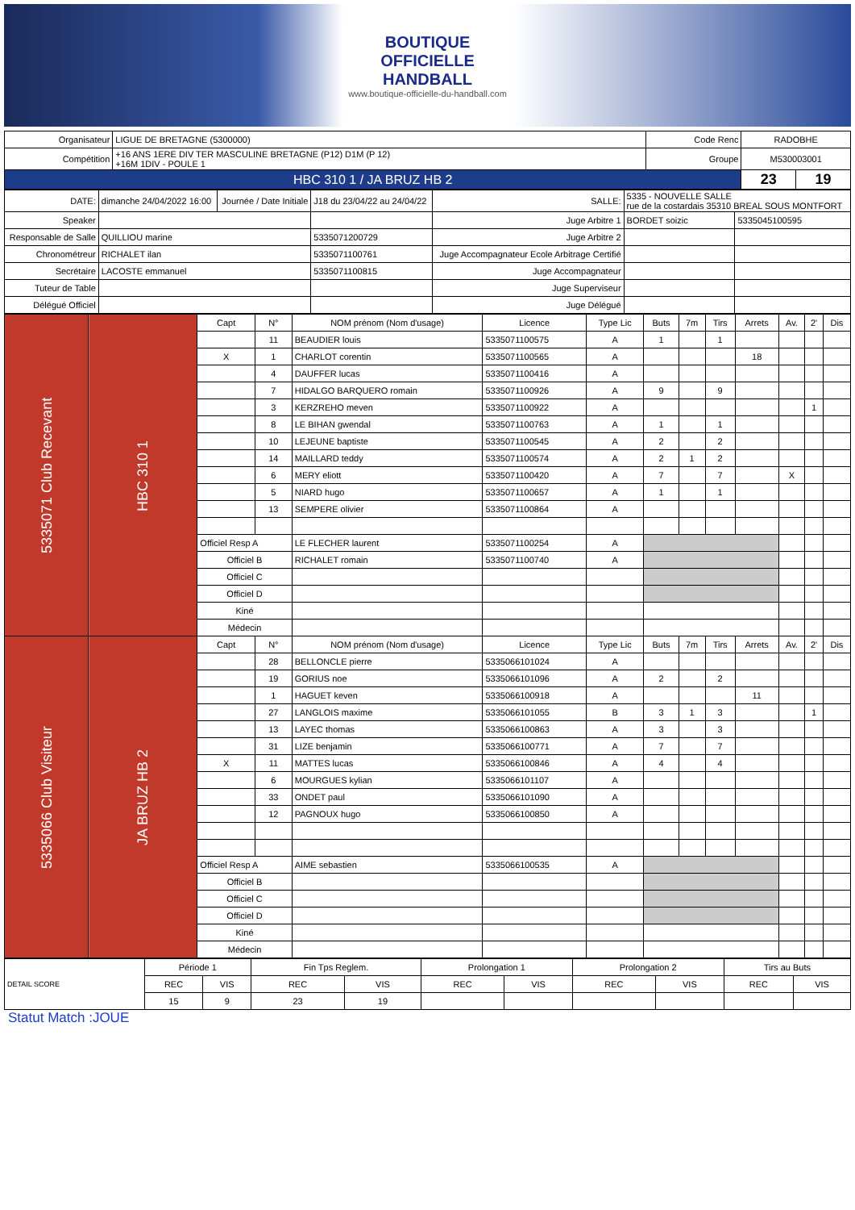BOUTIQUE
OFFICIELLE
HANDBALL
www.boutique-officielle-du-handball.com
| Organisateur | LIGUE DE BRETAGNE (5300000) | Code Renc | RADOBHE | |
| Compétition | +16 ANS 1ERE DIV TER MASCULINE BRETAGNE (P12) D1M (P 12) +16M 1DIV - POULE 1 | Groupe | M530003001 | |
| HBC 310 1 / JA BRUZ HB 2 | | | 23 | 19 |
| DATE: | dimanche 24/04/2022 16:00 | Journée / Date Initiale | J18 du 23/04/22 au 24/04/22 | SALLE: | 5335 - NOUVELLE SALLE rue de la costardais 35310 BREAL SOUS MONTFORT | |
| Speaker | | | | Juge Arbitre 1 | BORDET soizic | 5335045100595 |
| Responsable de Salle | QUILLIOU marine | | 5335071200729 | Juge Arbitre 2 | | |
| Chronométreur | RICHALET ilan | | 5335071100761 | Juge Accompagnateur Ecole Arbitrage Certifié | | |
| Secrétaire | LACOSTE emmanuel | | 5335071100815 | Juge Accompagnateur | | |
| Tuteur de Table | | | | Juge Superviseur | | |
| Délégué Officiel | | | | Juge Délégué | | |
| 5335071 Club Recevant | HBC 310 1 | Capt | N° | NOM prénom (Nom d'usage) | Licence | Type Lic | Buts | 7m | Tirs | Arrets | Av. | 2' | Dis |
| | | | 11 | BEAUDIER louis | 5335071100575 | A | 1 | | 1 | | | | |
| | | X | 1 | CHARLOT corentin | 5335071100565 | A | | | | 18 | | | |
| | | | 4 | DAUFFER lucas | 5335071100416 | A | | | | | | | |
| | | | 7 | HIDALGO BARQUERO romain | 5335071100926 | A | 9 | | 9 | | | | |
| | | | 3 | KERZREHO meven | 5335071100922 | A | | | | | | 1 | |
| | | | 8 | LE BIHAN gwendal | 5335071100763 | A | 1 | | 1 | | | | |
| | | | 10 | LEJEUNE baptiste | 5335071100545 | A | 2 | | 2 | | | | |
| | | | 14 | MAILLARD teddy | 5335071100574 | A | 2 | 1 | 2 | | | | |
| | | | 6 | MERY eliott | 5335071100420 | A | 7 | | 7 | | X | | |
| | | | 5 | NIARD hugo | 5335071100657 | A | 1 | | 1 | | | | |
| | | | 13 | SEMPERE olivier | 5335071100864 | A | | | | | | | |
| | | Officiel Resp A | | LE FLECHER laurent | 5335071100254 | A | | | | | | | |
| | | Officiel B | | RICHALET romain | 5335071100740 | A | | | | | | | |
| | | Officiel C | | | | | | | | | | | |
| | | Officiel D | | | | | | | | | | | |
| | | Kiné | | | | | | | | | | | |
| | | Médecin | | | | | | | | | | | |
| 5335066 Club Visiteur | JA BRUZ HB 2 | Capt | N° | NOM prénom (Nom d'usage) | Licence | Type Lic | Buts | 7m | Tirs | Arrets | Av. | 2' | Dis |
| | | | 28 | BELLONCLE pierre | 5335066101024 | A | | | | | | | |
| | | | 19 | GORIUS noe | 5335066101096 | A | 2 | | 2 | | | | |
| | | | 1 | HAGUET keven | 5335066100918 | A | | | | 11 | | | |
| | | | 27 | LANGLOIS maxime | 5335066101055 | B | 3 | 1 | 3 | | | 1 | |
| | | | 13 | LAYEC thomas | 5335066100863 | A | 3 | | 3 | | | | |
| | | | 31 | LIZE benjamin | 5335066100771 | A | 7 | | 7 | | | | |
| | | X | 11 | MATTES lucas | 5335066100846 | A | 4 | | 4 | | | | |
| | | | 6 | MOURGUES kylian | 5335066101107 | A | | | | | | | |
| | | | 33 | ONDET paul | 5335066101090 | A | | | | | | | |
| | | | 12 | PAGNOUX hugo | 5335066100850 | A | | | | | | | |
| | | Officiel Resp A | | AIME sebastien | 5335066100535 | A | | | | | | | |
| | | Officiel B | | | | | | | | | | | |
| | | Officiel C | | | | | | | | | | | |
| | | Officiel D | | | | | | | | | | | |
| | | Kiné | | | | | | | | | | | |
| | | Médecin | | | | | | | | | | | |
| DETAIL SCORE | Période 1 | | Fin Tps Reglem. | | Prolongation 1 | | Prolongation 2 | | Tirs au Buts | |
| | REC | VIS | REC | VIS | REC | VIS | REC | VIS | REC | VIS |
| | 15 | 9 | 23 | 19 | | | | | | |
Statut Match :JOUE